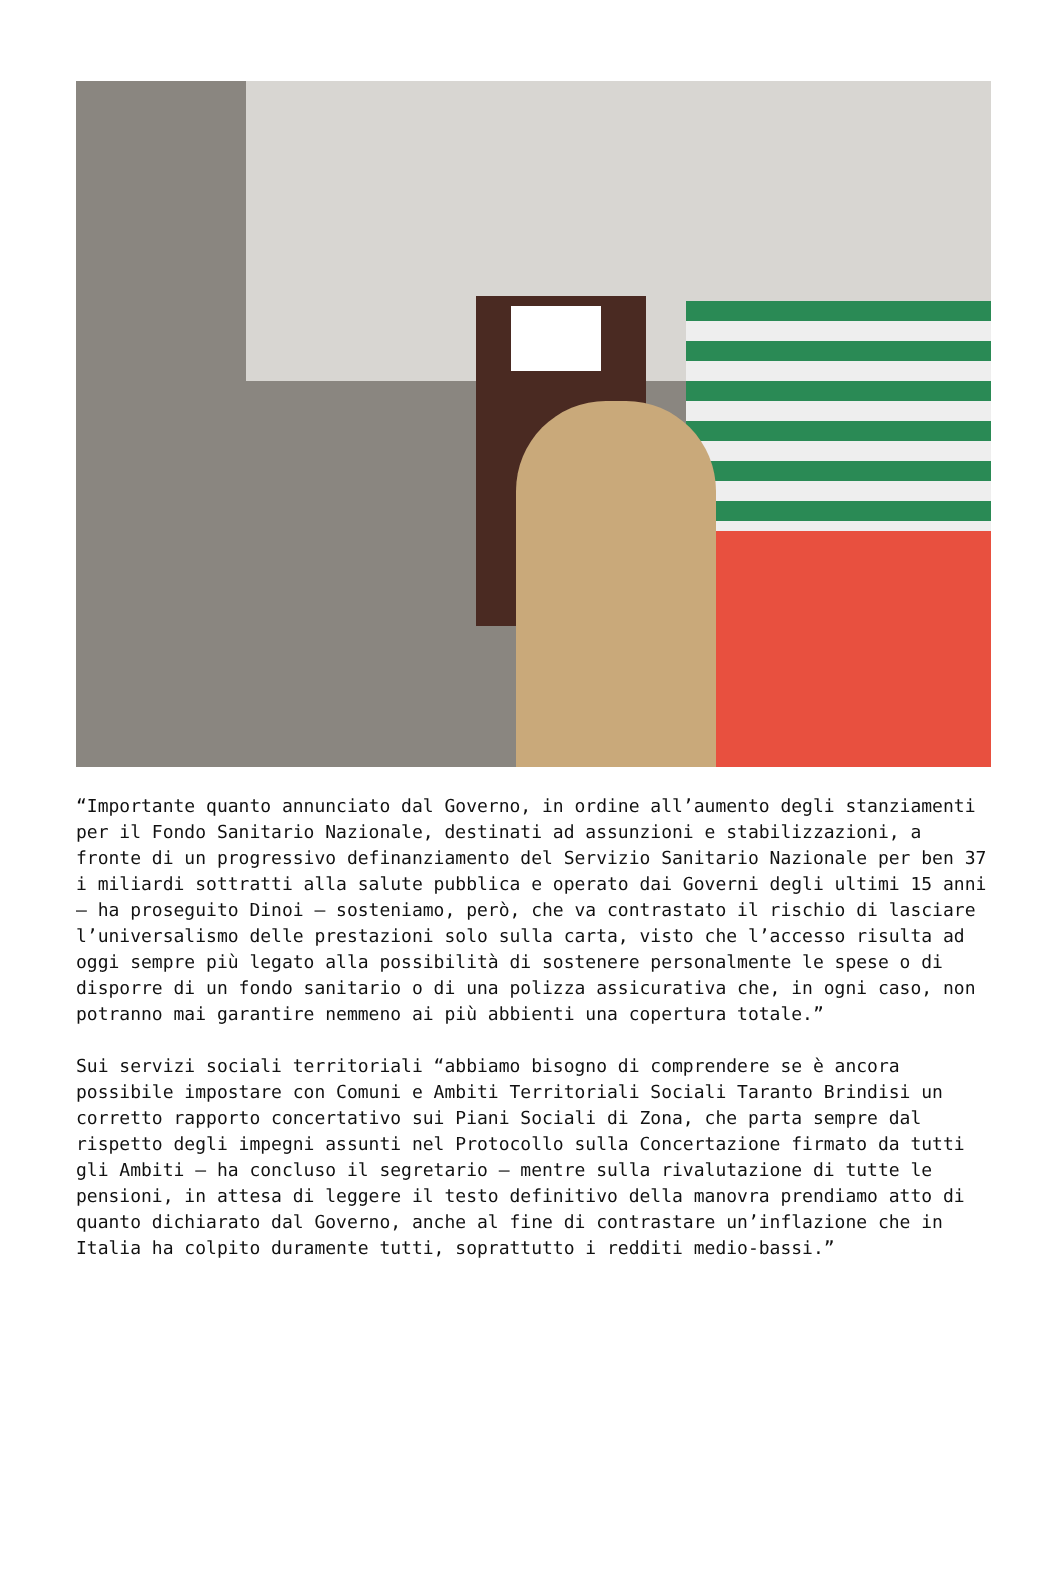“Importante quanto annunciato dal Governo, in ordine all’aumento degli stanziamenti per il Fondo Sanitario Nazionale, destinati ad assunzioni e stabilizzazioni, a fronte di un progressivo definanziamento del Servizio Sanitario Nazionale per ben 37 i miliardi sottratti alla salute pubblica e operato dai Governi degli ultimi 15 anni – ha proseguito Dinoi – sosteniamo, però, che va contrastato il rischio di lasciare l’universalismo delle prestazioni solo sulla carta, visto che l’accesso risulta ad oggi sempre più legato alla possibilità di sostenere personalmente le spese o di disporre di un fondo sanitario o di una polizza assicurativa che, in ogni caso, non potranno mai garantire nemmeno ai più abbienti una copertura totale.”
Sui servizi sociali territoriali “abbiamo bisogno di comprendere se è ancora possibile impostare con Comuni e Ambiti Territoriali Sociali Taranto Brindisi un corretto rapporto concertativo sui Piani Sociali di Zona, che parta sempre dal rispetto degli impegni assunti nel Protocollo sulla Concertazione firmato da tutti gli Ambiti – ha concluso il segretario – mentre sulla rivalutazione di tutte le pensioni, in attesa di leggere il testo definitivo della manovra prendiamo atto di quanto dichiarato dal Governo, anche al fine di contrastare un’inflazione che in Italia ha colpito duramente tutti, soprattutto i redditi medio-bassi.”